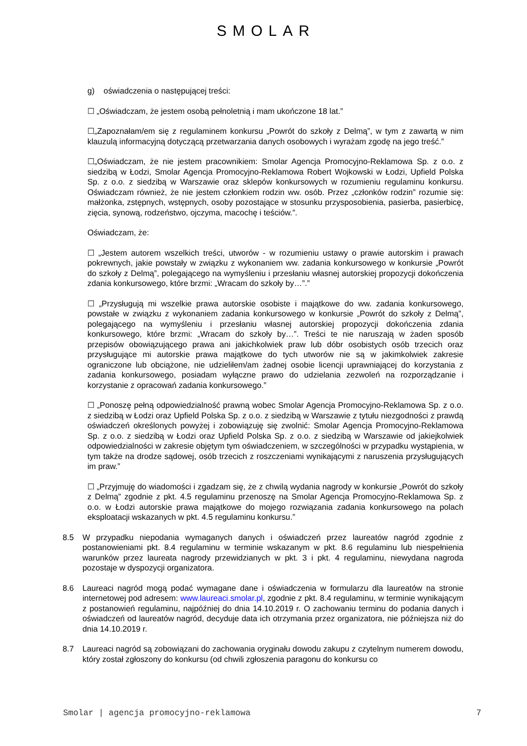SMOLAR
g) oświadczenia o następującej treści:
☐ „Oświadczam, że jestem osobą pełnoletnią i mam ukończone 18 lat.”
☐„Zapoznałam/em się z regulaminem konkursu „Powrót do szkoły z Delmą”, w tym z zawartą w nim klauzulą informacyjną dotyczącą przetwarzania danych osobowych i wyrażam zgodę na jego treść.”
☐„Oświadczam, że nie jestem pracownikiem: Smolar Agencja Promocyjno-Reklamowa Sp. z o.o. z siedzibą w Łodzi, Smolar Agencja Promocyjno-Reklamowa Robert Wojkowski w Łodzi, Upfield Polska Sp. z o.o. z siedzibą w Warszawie oraz sklepów konkursowych w rozumieniu regulaminu konkursu. Oświadczam również, że nie jestem członkiem rodzin ww. osób. Przez „członków rodzin” rozumie się: małżonka, zstępnych, wstępnych, osoby pozostające w stosunku przysposobienia, pasierba, pasierbicę, zięcia, synową, rodzeństwo, ojczyma, macochę i teściów.”.
Oświadczam, że:
☐ „Jestem autorem wszelkich treści, utworów - w rozumieniu ustawy o prawie autorskim i prawach pokrewnych, jakie powstały w związku z wykonaniem ww. zadania konkursowego w konkursie „Powrót do szkoły z Delmą”, polegającego na wymyśleniu i przesłaniu własnej autorskiej propozycji dokończenia zdania konkursowego, które brzmi: „Wracam do szkoły by…”.”
☐ „Przysługują mi wszelkie prawa autorskie osobiste i majątkowe do ww. zadania konkursowego, powstałe w związku z wykonaniem zadania konkursowego w konkursie „Powrót do szkoły z Delmą”, polegającego na wymyśleniu i przesłaniu własnej autorskiej propozycji dokończenia zdania konkursowego, które brzmi: „Wracam do szkoły by…”. Treści te nie naruszają w żaden sposób przepisów obowiązującego prawa ani jakichkolwiek praw lub dóbr osobistych osób trzecich oraz przysługujące mi autorskie prawa majątkowe do tych utworów nie są w jakimkolwiek zakresie ograniczone lub obciążone, nie udzieliłem/am żadnej osobie licencji uprawniającej do korzystania z zadania konkursowego, posiadam wyłączne prawo do udzielania zezwoleń na rozporządzanie i korzystanie z opracowań zadania konkursowego.”
☐ „Ponoszę pełną odpowiedzialność prawną wobec Smolar Agencja Promocyjno-Reklamowa Sp. z o.o. z siedzibą w Łodzi oraz Upfield Polska Sp. z o.o. z siedzibą w Warszawie z tytułu niezgodności z prawdą oświadczeń określonych powyżej i zobowiązuję się zwolnić: Smolar Agencja Promocyjno-Reklamowa Sp. z o.o. z siedzibą w Łodzi oraz Upfield Polska Sp. z o.o. z siedzibą w Warszawie od jakiejkolwiek odpowiedzialności w zakresie objętym tym oświadczeniem, w szczególności w przypadku wystąpienia, w tym także na drodze sądowej, osób trzecich z roszczeniami wynikającymi z naruszenia przysługujących im praw.”
☐ „Przyjmuję do wiadomości i zgadzam się, że z chwilą wydania nagrody w konkursie „Powrót do szkoły z Delmą” zgodnie z pkt. 4.5 regulaminu przenoszę na Smolar Agencja Promocyjno-Reklamowa Sp. z o.o. w Łodzi autorskie prawa majątkowe do mojego rozwiązania zadania konkursowego na polach eksploatacji wskazanych w pkt. 4.5 regulaminu konkursu.”
8.5 W przypadku niepodania wymaganych danych i oświadczeń przez laureatów nagród zgodnie z postanowieniami pkt. 8.4 regulaminu w terminie wskazanym w pkt. 8.6 regulaminu lub niespełnienia warunków przez laureata nagrody przewidzianych w pkt. 3 i pkt. 4 regulaminu, niewydana nagroda pozostaje w dyspozycji organizatora.
8.6 Laureaci nagród mogą podać wymagane dane i oświadczenia w formularzu dla laureatów na stronie internetowej pod adresem: www.laureaci.smolar.pl, zgodnie z pkt. 8.4 regulaminu, w terminie wynikającym z postanowień regulaminu, najpóźniej do dnia 14.10.2019 r. O zachowaniu terminu do podania danych i oświadczeń od laureatów nagród, decyduje data ich otrzymania przez organizatora, nie późniejsza niż do dnia 14.10.2019 r.
8.7 Laureaci nagród są zobowiązani do zachowania oryginału dowodu zakupu z czytelnym numerem dowodu, który został zgłoszony do konkursu (od chwili zgłoszenia paragonu do konkursu co
Smolar | agencja promocyjno-reklamowa 7